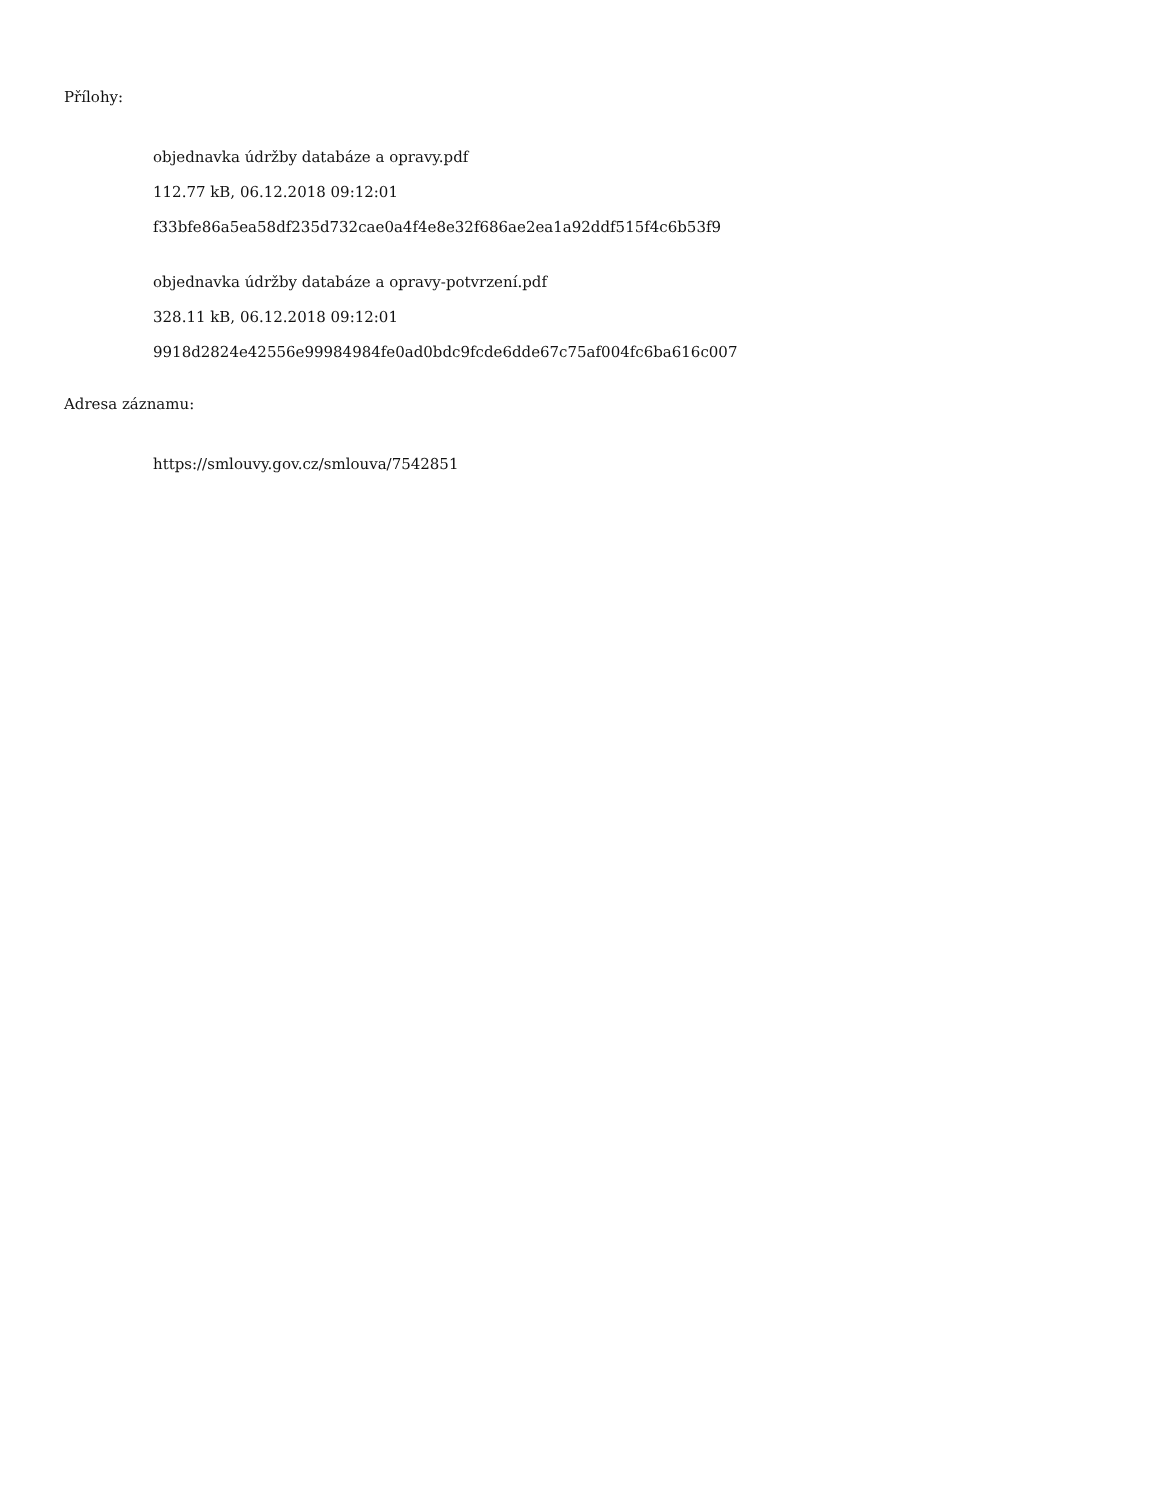Přílohy:
objednavka údržby databáze a opravy.pdf
112.77 kB, 06.12.2018 09:12:01
f33bfe86a5ea58df235d732cae0a4f4e8e32f686ae2ea1a92ddf515f4c6b53f9
objednavka údržby databáze a opravy-potvrzení.pdf
328.11 kB, 06.12.2018 09:12:01
9918d2824e42556e99984984fe0ad0bdc9fcde6dde67c75af004fc6ba616c007
Adresa záznamu:
https://smlouvy.gov.cz/smlouva/7542851